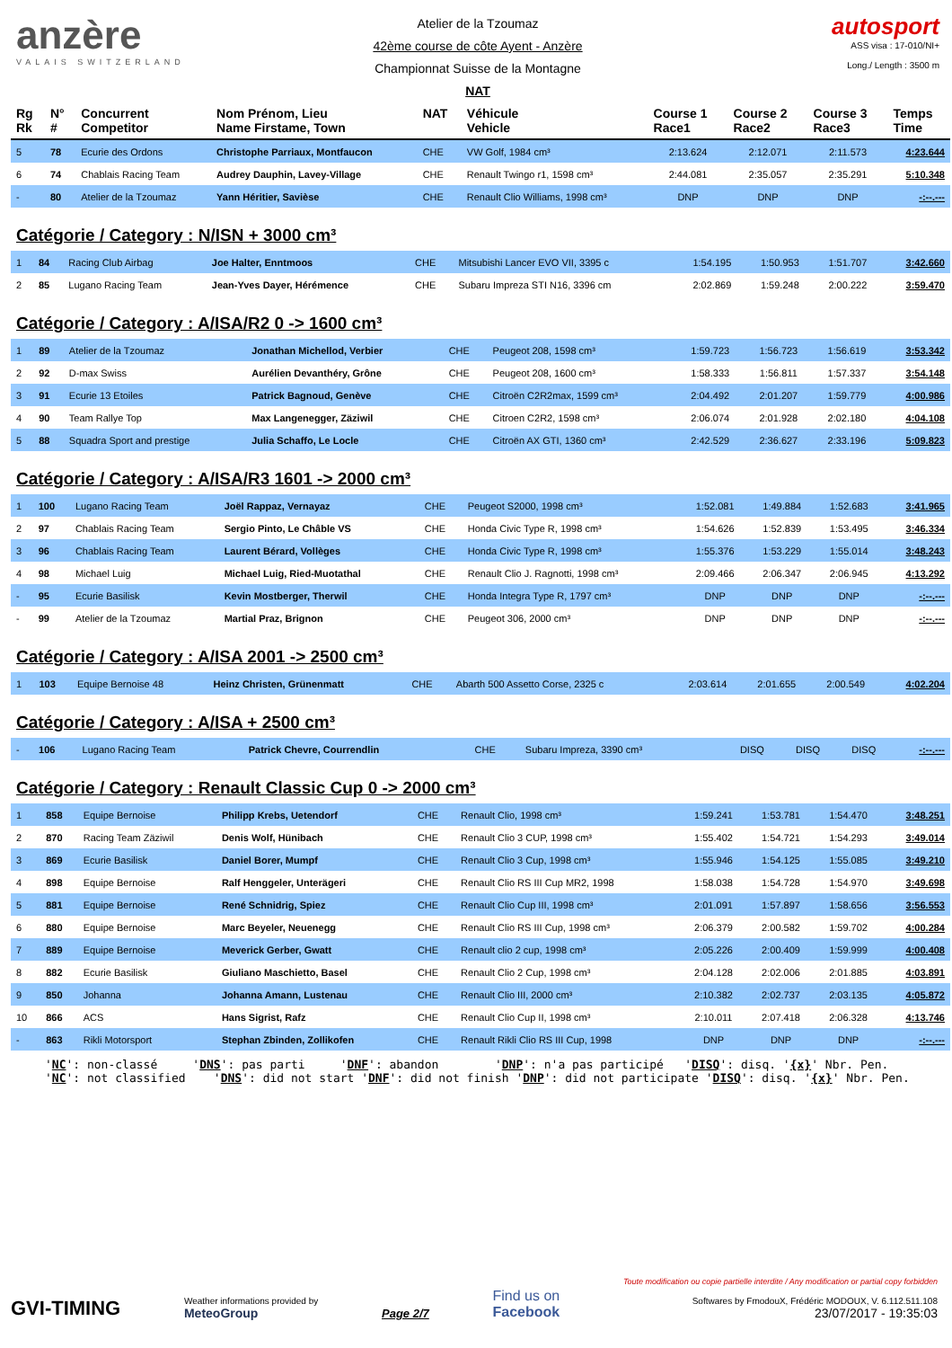anzère
VALAIS SWITZERLAND
Atelier de la Tzoumaz
42ème course de côte Ayent - Anzère
Championnat Suisse de la Montagne
NAT
autosport
ASS visa : 17-010/NI+
Long./ Length : 3500 m
| Rg Rk | N° # | Concurrent Competitor | Nom Prénom, Lieu Name Firstame, Town | NAT | Véhicule Vehicle | Course 1 Race1 | Course 2 Race2 | Course 3 Race3 | Temps Time |
| --- | --- | --- | --- | --- | --- | --- | --- | --- | --- |
| 5 | 78 | Ecurie des Ordons | Christophe Parriaux, Montfaucon | CHE | VW Golf, 1984 cm³ | 2:13.624 | 2:12.071 | 2:11.573 | 4:23.644 |
| 6 | 74 | Chablais Racing Team | Audrey Dauphin, Lavey-Village | CHE | Renault Twingo r1, 1598 cm³ | 2:44.081 | 2:35.057 | 2:35.291 | 5:10.348 |
| - | 80 | Atelier de la Tzoumaz | Yann Héritier, Savièse | CHE | Renault Clio Williams, 1998 cm³ | DNP | DNP | DNP | -:--.--- |
Catégorie / Category : N/ISN + 3000 cm³
| 1 | 84 | Racing Club Airbag | Joe Halter, Enntmoos | CHE | Mitsubishi Lancer EVO VII, 3395 c | 1:54.195 | 1:50.953 | 1:51.707 | 3:42.660 |
| 2 | 85 | Lugano Racing Team | Jean-Yves Dayer, Hérémence | CHE | Subaru Impreza STI N16, 3396 cm | 2:02.869 | 1:59.248 | 2:00.222 | 3:59.470 |
Catégorie / Category : A/ISA/R2 0 -> 1600 cm³
| 1 | 89 | Atelier de la Tzoumaz | Jonathan Michellod, Verbier | CHE | Peugeot 208, 1598 cm³ | 1:59.723 | 1:56.723 | 1:56.619 | 3:53.342 |
| 2 | 92 | D-max Swiss | Aurélien Devanthéry, Grône | CHE | Peugeot 208, 1600 cm³ | 1:58.333 | 1:56.811 | 1:57.337 | 3:54.148 |
| 3 | 91 | Ecurie 13 Etoiles | Patrick Bagnoud, Genève | CHE | Citroën C2R2max, 1599 cm³ | 2:04.492 | 2:01.207 | 1:59.779 | 4:00.986 |
| 4 | 90 | Team Rallye Top | Max Langenegger, Zäziwil | CHE | Citroen C2R2, 1598 cm³ | 2:06.074 | 2:01.928 | 2:02.180 | 4:04.108 |
| 5 | 88 | Squadra Sport and prestige | Julia Schaffo, Le Locle | CHE | Citroën AX GTI, 1360 cm³ | 2:42.529 | 2:36.627 | 2:33.196 | 5:09.823 |
Catégorie / Category : A/ISA/R3 1601 -> 2000 cm³
| 1 | 100 | Lugano Racing Team | Joël Rappaz, Vernayaz | CHE | Peugeot S2000, 1998 cm³ | 1:52.081 | 1:49.884 | 1:52.683 | 3:41.965 |
| 2 | 97 | Chablais Racing Team | Sergio Pinto, Le Châble VS | CHE | Honda Civic Type R, 1998 cm³ | 1:54.626 | 1:52.839 | 1:53.495 | 3:46.334 |
| 3 | 96 | Chablais Racing Team | Laurent Bérard, Vollèges | CHE | Honda Civic Type R, 1998 cm³ | 1:55.376 | 1:53.229 | 1:55.014 | 3:48.243 |
| 4 | 98 | Michael Luig | Michael Luig, Ried-Muotathal | CHE | Renault Clio J. Ragnotti, 1998 cm³ | 2:09.466 | 2:06.347 | 2:06.945 | 4:13.292 |
| - | 95 | Ecurie Basilisk | Kevin Mostberger, Therwil | CHE | Honda Integra Type R, 1797 cm³ | DNP | DNP | DNP | -:--.--- |
| - | 99 | Atelier de la Tzoumaz | Martial Praz, Brignon | CHE | Peugeot 306, 2000 cm³ | DNP | DNP | DNP | -:--.--- |
Catégorie / Category : A/ISA 2001 -> 2500 cm³
| 1 | 103 | Equipe Bernoise 48 | Heinz Christen, Grünenmatt | CHE | Abarth 500 Assetto Corse, 2325 c | 2:03.614 | 2:01.655 | 2:00.549 | 4:02.204 |
Catégorie / Category : A/ISA + 2500 cm³
| - | 106 | Lugano Racing Team | Patrick Chevre, Courrendlin | CHE | Subaru Impreza, 3390 cm³ | DISQ | DISQ | DISQ | -:--.--- |
Catégorie / Category : Renault Classic Cup 0 -> 2000 cm³
| 1 | 858 | Equipe Bernoise | Philipp Krebs, Uetendorf | CHE | Renault Clio, 1998 cm³ | 1:59.241 | 1:53.781 | 1:54.470 | 3:48.251 |
| 2 | 870 | Racing Team Zäziwil | Denis Wolf, Hünibach | CHE | Renault Clio 3 CUP, 1998 cm³ | 1:55.402 | 1:54.721 | 1:54.293 | 3:49.014 |
| 3 | 869 | Ecurie Basilisk | Daniel Borer, Mumpf | CHE | Renault Clio 3 Cup, 1998 cm³ | 1:55.946 | 1:54.125 | 1:55.085 | 3:49.210 |
| 4 | 898 | Equipe Bernoise | Ralf Henggeler, Unterägeri | CHE | Renault Clio RS III Cup MR2, 1998 | 1:58.038 | 1:54.728 | 1:54.970 | 3:49.698 |
| 5 | 881 | Equipe Bernoise | René Schnidrig, Spiez | CHE | Renault Clio Cup III, 1998 cm³ | 2:01.091 | 1:57.897 | 1:58.656 | 3:56.553 |
| 6 | 880 | Equipe Bernoise | Marc Beyeler, Neuenegg | CHE | Renault Clio RS III Cup, 1998 cm³ | 2:06.379 | 2:00.582 | 1:59.702 | 4:00.284 |
| 7 | 889 | Equipe Bernoise | Meverick Gerber, Gwatt | CHE | Renault clio 2 cup, 1998 cm³ | 2:05.226 | 2:00.409 | 1:59.999 | 4:00.408 |
| 8 | 882 | Ecurie Basilisk | Giuliano Maschietto, Basel | CHE | Renault Clio 2 Cup, 1998 cm³ | 2:04.128 | 2:02.006 | 2:01.885 | 4:03.891 |
| 9 | 850 | Johanna | Johanna Amann, Lustenau | CHE | Renault Clio III, 2000 cm³ | 2:10.382 | 2:02.737 | 2:03.135 | 4:05.872 |
| 10 | 866 | ACS | Hans Sigrist, Rafz | CHE | Renault Clio Cup II, 1998 cm³ | 2:10.011 | 2:07.418 | 2:06.328 | 4:13.746 |
| - | 863 | Rikli Motorsport | Stephan Zbinden, Zollikofen | CHE | Renault Rikli Clio RS III Cup, 1998 | DNP | DNP | DNP | -:--.--- |
'NC': non-classé 'DNS': pas parti 'DNF': abandon 'DNP': n'a pas participé 'DISQ': disq. '{x}' Nbr. Pen. 'NC': not classified 'DNS': did not start 'DNF': did not finish 'DNP': did not participate 'DISQ': disq. '{x}' Nbr. Pen.
GVI-TIMING
Weather informations provided by
MeteoGroup
Page 2/7
Find us on
Facebook
Toute modification ou copie partielle interdite / Any modification or partial copy forbidden
Softwares by FmodouX, Frédéric MODOUX, V. 6.112.511.108
23/07/2017 - 19:35:03